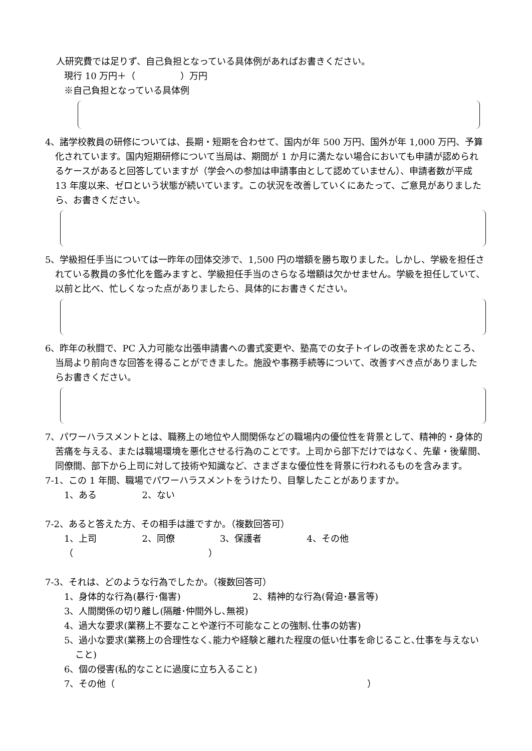人研究費では足りず、自己負担となっている具体例があればお書きください。
現行 10 万円＋（　　　　　）万円
※自己負担となっている具体例
4、諸学校教員の研修については、長期・短期を合わせて、国内が年 500 万円、国外が年 1,000 万円、予算化されています。国内短期研修について当局は、期間が 1 か月に満たない場合においても申請が認められるケースがあると回答していますが（学会への参加は申請事由として認めていません）、申請者数が平成 13 年度以来、ゼロという状態が続いています。この状況を改善していくにあたって、ご意見がありましたら、お書きください。
5、学級担任手当については一昨年の団体交渉で、1,500 円の増額を勝ち取りました。しかし、学級を担任されている教員の多忙化を鑑みますと、学級担任手当のさらなる増額は欠かせません。学級を担任していて、以前と比べ、忙しくなった点がありましたら、具体的にお書きください。
6、昨年の秋闘で、PC 入力可能な出張申請書への書式変更や、塾高での女子トイレの改善を求めたところ、当局より前向きな回答を得ることができました。施設や事務手続等について、改善すべき点がありましたらお書きください。
7、パワーハラスメントとは、職務上の地位や人間関係などの職場内の優位性を背景として、精神的・身体的苦痛を与える、または職場環境を悪化させる行為のことです。上司から部下だけではなく、先輩・後輩間、同僚間、部下から上司に対して技術や知識など、さまざまな優位性を背景に行われるものを含みます。
7-1、この 1 年間、職場でパワーハラスメントをうけたり、目撃したことがありますか。
1、ある　　　　　2、ない
7-2、あると答えた方、その相手は誰ですか。（複数回答可）
1、上司　　　　　2、同僚　　　　　3、保護者　　　　　4、その他（　　　　　　　　　　　　　　　）
7-3、それは、どのような行為でしたか。（複数回答可）
1、身体的な行為(暴行･傷害)　　　　　　　　2、精神的な行為(脅迫･暴言等)
3、人間関係の切り離し(隔離･仲間外し､無視)
4、過大な要求(業務上不要なことや遂行不可能なことの強制､仕事の妨害)
5、過小な要求(業務上の合理性なく､能力や経験と離れた程度の低い仕事を命じること､仕事を与えないこと)
6、個の侵害(私的なことに過度に立ち入ること)
7、その他（　　　　　　　　　　　　　　　　　　　　　　　　　　　　）